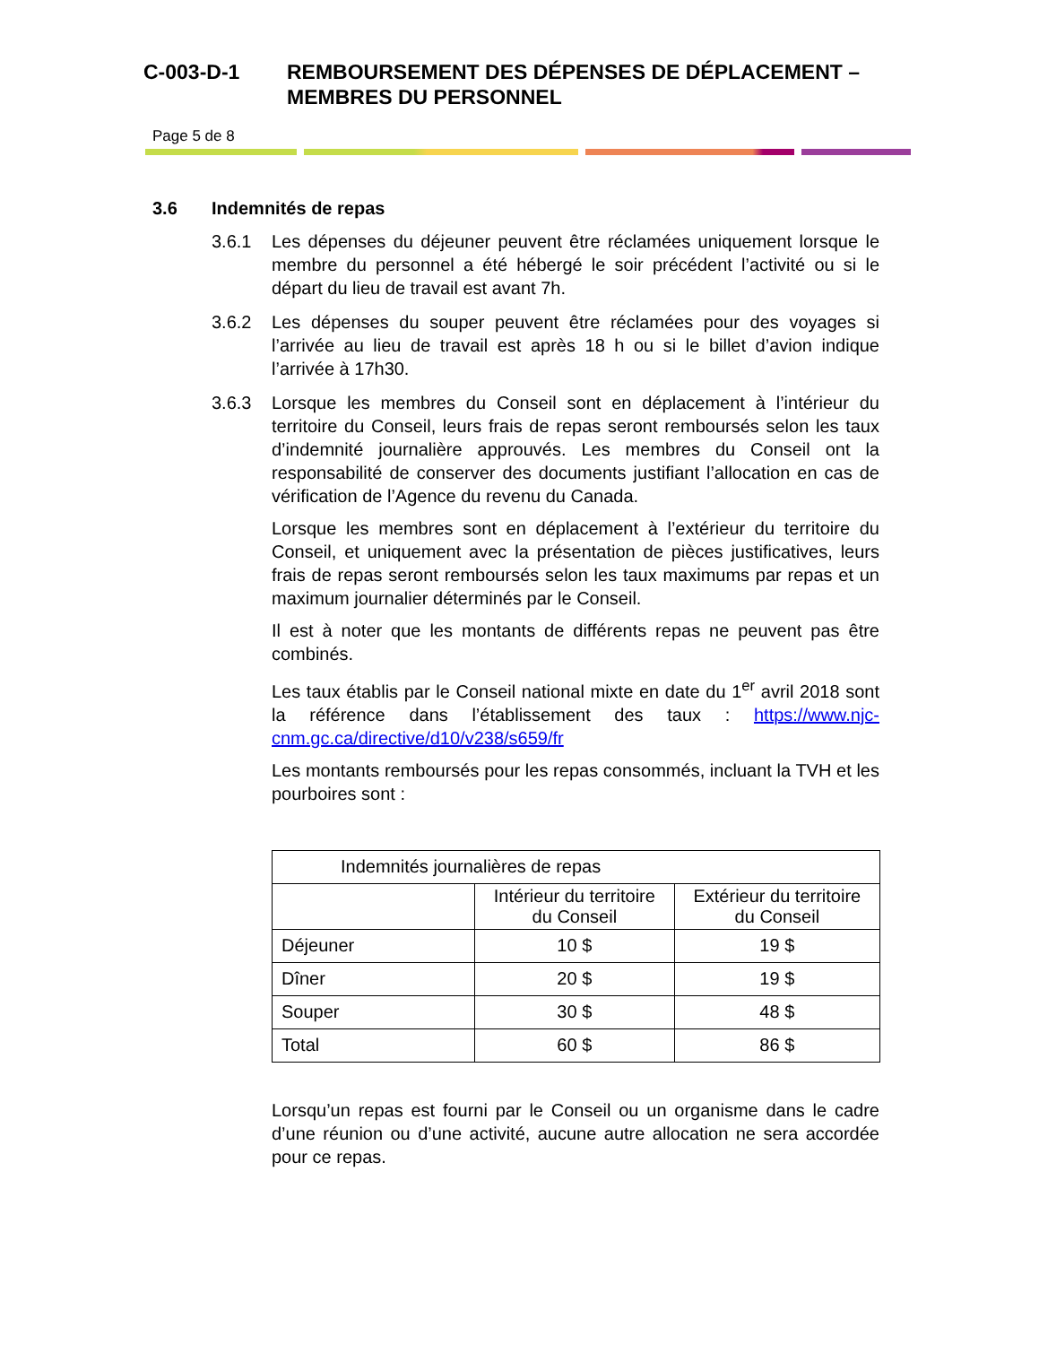C-003-D-1 REMBOURSEMENT DES DÉPENSES DE DÉPLACEMENT –
MEMBRES DU PERSONNEL
Page 5 de 8
3.6 Indemnités de repas
3.6.1 Les dépenses du déjeuner peuvent être réclamées uniquement lorsque le membre du personnel a été hébergé le soir précédent l’activité ou si le départ du lieu de travail est avant 7h.
3.6.2 Les dépenses du souper peuvent être réclamées pour des voyages si l’arrivée au lieu de travail est après 18 h ou si le billet d’avion indique l’arrivée à 17h30.
3.6.3 Lorsque les membres du Conseil sont en déplacement à l’intérieur du territoire du Conseil, leurs frais de repas seront remboursés selon les taux d’indemnité journalière approuvés. Les membres du Conseil ont la responsabilité de conserver des documents justifiant l’allocation en cas de vérification de l’Agence du revenu du Canada.
Lorsque les membres sont en déplacement à l’extérieur du territoire du Conseil, et uniquement avec la présentation de pièces justificatives, leurs frais de repas seront remboursés selon les taux maximums par repas et un maximum journalier déterminés par le Conseil.
Il est à noter que les montants de différents repas ne peuvent pas être combinés.
Les taux établis par le Conseil national mixte en date du 1<sup>er</sup> avril 2018 sont la référence dans l’établissement des taux : https://www.njc-cnm.gc.ca/directive/d10/v238/s659/fr
Les montants remboursés pour les repas consommés, incluant la TVH et les pourboires sont :
| Indemnités journalières de repas | | |
| --- | --- | --- |
| | Intérieur du territoire du Conseil | Extérieur du territoire du Conseil |
| Déjeuner | 10 $ | 19 $ |
| Dîner | 20 $ | 19 $ |
| Souper | 30 $ | 48 $ |
| Total | 60 $ | 86 $ |
Lorsqu’un repas est fourni par le Conseil ou un organisme dans le cadre d’une réunion ou d’une activité, aucune autre allocation ne sera accordée pour ce repas.